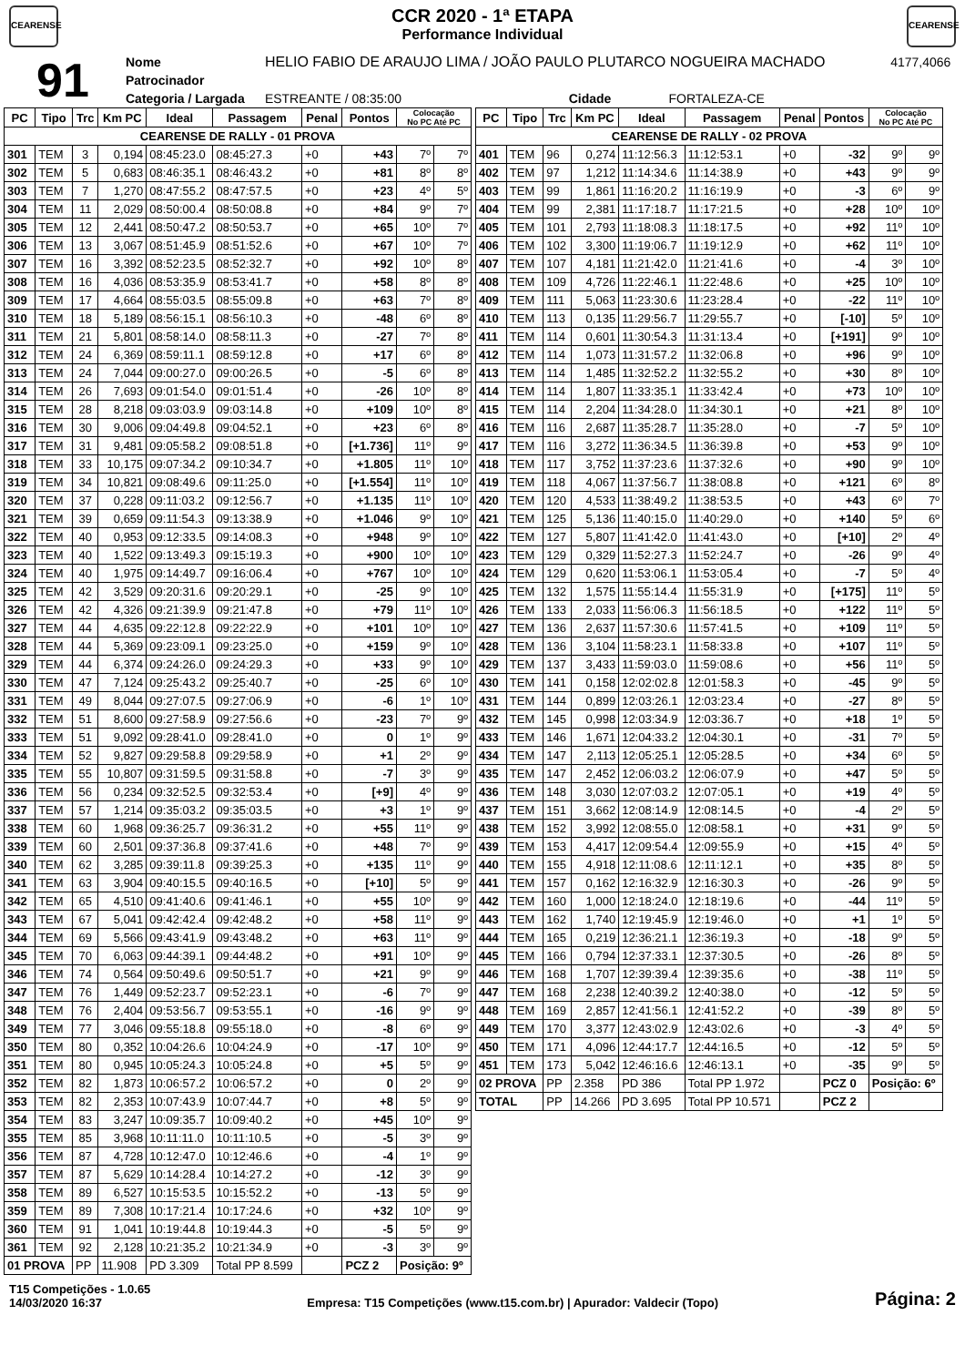CEARENSE
CCR 2020 - 1ª ETAPA
Performance Individual
CEARENSE
91
| Nome | HELIO FABIO DE ARAUJO LIMA / JOÃO PAULO PLUTARCO NOGUEIRA MACHADO | | | | | 4177,4066 |
| Patrocinador | | | | | | |
| Categoria / Largada | ESTREANTE / 08:35:00 | | Cidade | FORTALEZA-CE | | |
| PC | Tipo | Trc | Km PC | Ideal | Passagem | Penal | Pontos | Colocação No PC Até PC | |
| --- | --- | --- | --- | --- | --- | --- | --- | --- | --- |
| CEARENSE DE RALLY - 01 PROVA | | | | | | | | | |
| 301 | TEM | 3 | 0,194 | 08:45:23.0 | 08:45:27.3 | +0 | +43 | 7º | 7º |
| 302 | TEM | 5 | 0,683 | 08:46:35.1 | 08:46:43.2 | +0 | +81 | 8º | 8º |
| 303 | TEM | 7 | 1,270 | 08:47:55.2 | 08:47:57.5 | +0 | +23 | 4º | 5º |
| 304 | TEM | 11 | 2,029 | 08:50:00.4 | 08:50:08.8 | +0 | +84 | 9º | 7º |
| 305 | TEM | 12 | 2,441 | 08:50:47.2 | 08:50:53.7 | +0 | +65 | 10º | 7º |
| 306 | TEM | 13 | 3,067 | 08:51:45.9 | 08:51:52.6 | +0 | +67 | 10º | 7º |
| 307 | TEM | 16 | 3,392 | 08:52:23.5 | 08:52:32.7 | +0 | +92 | 10º | 8º |
| 308 | TEM | 16 | 4,036 | 08:53:35.9 | 08:53:41.7 | +0 | +58 | 8º | 8º |
| 309 | TEM | 17 | 4,664 | 08:55:03.5 | 08:55:09.8 | +0 | +63 | 7º | 8º |
| 310 | TEM | 18 | 5,189 | 08:56:15.1 | 08:56:10.3 | +0 | -48 | 6º | 8º |
| 311 | TEM | 21 | 5,801 | 08:58:14.0 | 08:58:11.3 | +0 | -27 | 7º | 8º |
| 312 | TEM | 24 | 6,369 | 08:59:11.1 | 08:59:12.8 | +0 | +17 | 6º | 8º |
| 313 | TEM | 24 | 7,044 | 09:00:27.0 | 09:00:26.5 | +0 | -5 | 6º | 8º |
| 314 | TEM | 26 | 7,693 | 09:01:54.0 | 09:01:51.4 | +0 | -26 | 10º | 8º |
| 315 | TEM | 28 | 8,218 | 09:03:03.9 | 09:03:14.8 | +0 | +109 | 10º | 8º |
| 316 | TEM | 30 | 9,006 | 09:04:49.8 | 09:04:52.1 | +0 | +23 | 6º | 8º |
| 317 | TEM | 31 | 9,481 | 09:05:58.2 | 09:08:51.8 | +0 | [+1.736] | 11º | 9º |
| 318 | TEM | 33 | 10,175 | 09:07:34.2 | 09:10:34.7 | +0 | +1.805 | 11º | 10º |
| 319 | TEM | 34 | 10,821 | 09:08:49.6 | 09:11:25.0 | +0 | [+1.554] | 11º | 10º |
| 320 | TEM | 37 | 0,228 | 09:11:03.2 | 09:12:56.7 | +0 | +1.135 | 11º | 10º |
| 321 | TEM | 39 | 0,659 | 09:11:54.3 | 09:13:38.9 | +0 | +1.046 | 9º | 10º |
| 322 | TEM | 40 | 0,953 | 09:12:33.5 | 09:14:08.3 | +0 | +948 | 9º | 10º |
| 323 | TEM | 40 | 1,522 | 09:13:49.3 | 09:15:19.3 | +0 | +900 | 10º | 10º |
| 324 | TEM | 40 | 1,975 | 09:14:49.7 | 09:16:06.4 | +0 | +767 | 10º | 10º |
| 325 | TEM | 42 | 3,529 | 09:20:31.6 | 09:20:29.1 | +0 | -25 | 9º | 10º |
| 326 | TEM | 42 | 4,326 | 09:21:39.9 | 09:21:47.8 | +0 | +79 | 11º | 10º |
| 327 | TEM | 44 | 4,635 | 09:22:12.8 | 09:22:22.9 | +0 | +101 | 10º | 10º |
| 328 | TEM | 44 | 5,369 | 09:23:09.1 | 09:23:25.0 | +0 | +159 | 9º | 10º |
| 329 | TEM | 44 | 6,374 | 09:24:26.0 | 09:24:29.3 | +0 | +33 | 9º | 10º |
| 330 | TEM | 47 | 7,124 | 09:25:43.2 | 09:25:40.7 | +0 | -25 | 6º | 10º |
| 331 | TEM | 49 | 8,044 | 09:27:07.5 | 09:27:06.9 | +0 | -6 | 1º | 10º |
| 332 | TEM | 51 | 8,600 | 09:27:58.9 | 09:27:56.6 | +0 | -23 | 7º | 9º |
| 333 | TEM | 51 | 9,092 | 09:28:41.0 | 09:28:41.0 | +0 | 0 | 1º | 9º |
| 334 | TEM | 52 | 9,827 | 09:29:58.8 | 09:29:58.9 | +0 | +1 | 2º | 9º |
| 335 | TEM | 55 | 10,807 | 09:31:59.5 | 09:31:58.8 | +0 | -7 | 3º | 9º |
| 336 | TEM | 56 | 0,234 | 09:32:52.5 | 09:32:53.4 | +0 | [+9] | 4º | 9º |
| 337 | TEM | 57 | 1,214 | 09:35:03.2 | 09:35:03.5 | +0 | +3 | 1º | 9º |
| 338 | TEM | 60 | 1,968 | 09:36:25.7 | 09:36:31.2 | +0 | +55 | 11º | 9º |
| 339 | TEM | 60 | 2,501 | 09:37:36.8 | 09:37:41.6 | +0 | +48 | 7º | 9º |
| 340 | TEM | 62 | 3,285 | 09:39:11.8 | 09:39:25.3 | +0 | +135 | 11º | 9º |
| 341 | TEM | 63 | 3,904 | 09:40:15.5 | 09:40:16.5 | +0 | [+10] | 5º | 9º |
| 342 | TEM | 65 | 4,510 | 09:41:40.6 | 09:41:46.1 | +0 | +55 | 10º | 9º |
| 343 | TEM | 67 | 5,041 | 09:42:42.4 | 09:42:48.2 | +0 | +58 | 11º | 9º |
| 344 | TEM | 69 | 5,566 | 09:43:41.9 | 09:43:48.2 | +0 | +63 | 11º | 9º |
| 345 | TEM | 70 | 6,063 | 09:44:39.1 | 09:44:48.2 | +0 | +91 | 10º | 9º |
| 346 | TEM | 74 | 0,564 | 09:50:49.6 | 09:50:51.7 | +0 | +21 | 9º | 9º |
| 347 | TEM | 76 | 1,449 | 09:52:23.7 | 09:52:23.1 | +0 | -6 | 7º | 9º |
| 348 | TEM | 76 | 2,404 | 09:53:56.7 | 09:53:55.1 | +0 | -16 | 9º | 9º |
| 349 | TEM | 77 | 3,046 | 09:55:18.8 | 09:55:18.0 | +0 | -8 | 6º | 9º |
| 350 | TEM | 80 | 0,352 | 10:04:26.6 | 10:04:24.9 | +0 | -17 | 10º | 9º |
| 351 | TEM | 80 | 0,945 | 10:05:24.3 | 10:05:24.8 | +0 | +5 | 5º | 9º |
| 352 | TEM | 82 | 1,873 | 10:06:57.2 | 10:06:57.2 | +0 | 0 | 2º | 9º |
| 353 | TEM | 82 | 2,353 | 10:07:43.9 | 10:07:44.7 | +0 | +8 | 5º | 9º |
| 354 | TEM | 83 | 3,247 | 10:09:35.7 | 10:09:40.2 | +0 | +45 | 10º | 9º |
| 355 | TEM | 85 | 3,968 | 10:11:11.0 | 10:11:10.5 | +0 | -5 | 3º | 9º |
| 356 | TEM | 87 | 4,728 | 10:12:47.0 | 10:12:46.6 | +0 | -4 | 1º | 9º |
| 357 | TEM | 87 | 5,629 | 10:14:28.4 | 10:14:27.2 | +0 | -12 | 3º | 9º |
| 358 | TEM | 89 | 6,527 | 10:15:53.5 | 10:15:52.2 | +0 | -13 | 5º | 9º |
| 359 | TEM | 89 | 7,308 | 10:17:21.4 | 10:17:24.6 | +0 | +32 | 10º | 9º |
| 360 | TEM | 91 | 1,041 | 10:19:44.8 | 10:19:44.3 | +0 | -5 | 5º | 9º |
| 361 | TEM | 92 | 2,128 | 10:21:35.2 | 10:21:34.9 | +0 | -3 | 3º | 9º |
| 01 PROVA | | PP | 11.908 | PD 3.309 | Total PP 8.599 | | PCZ 2 | Posição: 9º | |
| PC | Tipo | Trc | Km PC | Ideal | Passagem | Penal | Pontos | Colocação No PC Até PC | |
| --- | --- | --- | --- | --- | --- | --- | --- | --- | --- |
| CEARENSE DE RALLY - 02 PROVA | | | | | | | | | |
| 401 | TEM | 96 | 0,274 | 11:12:56.3 | 11:12:53.1 | +0 | -32 | 9º | 9º |
| 402 | TEM | 97 | 1,212 | 11:14:34.6 | 11:14:38.9 | +0 | +43 | 9º | 9º |
| 403 | TEM | 99 | 1,861 | 11:16:20.2 | 11:16:19.9 | +0 | -3 | 6º | 9º |
| 404 | TEM | 99 | 2,381 | 11:17:18.7 | 11:17:21.5 | +0 | +28 | 10º | 10º |
| 405 | TEM | 101 | 2,793 | 11:18:08.3 | 11:18:17.5 | +0 | +92 | 11º | 10º |
| 406 | TEM | 102 | 3,300 | 11:19:06.7 | 11:19:12.9 | +0 | +62 | 11º | 10º |
| 407 | TEM | 107 | 4,181 | 11:21:42.0 | 11:21:41.6 | +0 | -4 | 3º | 10º |
| 408 | TEM | 109 | 4,726 | 11:22:46.1 | 11:22:48.6 | +0 | +25 | 10º | 10º |
| 409 | TEM | 111 | 5,063 | 11:23:30.6 | 11:23:28.4 | +0 | -22 | 11º | 10º |
| 410 | TEM | 113 | 0,135 | 11:29:56.7 | 11:29:55.7 | +0 | [-10] | 5º | 10º |
| 411 | TEM | 114 | 0,601 | 11:30:54.3 | 11:31:13.4 | +0 | [+191] | 9º | 10º |
| 412 | TEM | 114 | 1,073 | 11:31:57.2 | 11:32:06.8 | +0 | +96 | 9º | 10º |
| 413 | TEM | 114 | 1,485 | 11:32:52.2 | 11:32:55.2 | +0 | +30 | 8º | 10º |
| 414 | TEM | 114 | 1,807 | 11:33:35.1 | 11:33:42.4 | +0 | +73 | 10º | 10º |
| 415 | TEM | 114 | 2,204 | 11:34:28.0 | 11:34:30.1 | +0 | +21 | 8º | 10º |
| 416 | TEM | 116 | 2,687 | 11:35:28.7 | 11:35:28.0 | +0 | -7 | 5º | 10º |
| 417 | TEM | 116 | 3,272 | 11:36:34.5 | 11:36:39.8 | +0 | +53 | 9º | 10º |
| 418 | TEM | 117 | 3,752 | 11:37:23.6 | 11:37:32.6 | +0 | +90 | 9º | 10º |
| 419 | TEM | 118 | 4,067 | 11:37:56.7 | 11:38:08.8 | +0 | +121 | 6º | 8º |
| 420 | TEM | 120 | 4,533 | 11:38:49.2 | 11:38:53.5 | +0 | +43 | 6º | 7º |
| 421 | TEM | 125 | 5,136 | 11:40:15.0 | 11:40:29.0 | +0 | +140 | 5º | 6º |
| 422 | TEM | 127 | 5,807 | 11:41:42.0 | 11:41:43.0 | +0 | [+10] | 2º | 4º |
| 423 | TEM | 129 | 0,329 | 11:52:27.3 | 11:52:24.7 | +0 | -26 | 9º | 4º |
| 424 | TEM | 129 | 0,620 | 11:53:06.1 | 11:53:05.4 | +0 | -7 | 5º | 4º |
| 425 | TEM | 132 | 1,575 | 11:55:14.4 | 11:55:31.9 | +0 | [+175] | 11º | 5º |
| 426 | TEM | 133 | 2,033 | 11:56:06.3 | 11:56:18.5 | +0 | +122 | 11º | 5º |
| 427 | TEM | 136 | 2,637 | 11:57:30.6 | 11:57:41.5 | +0 | +109 | 11º | 5º |
| 428 | TEM | 136 | 3,104 | 11:58:23.1 | 11:58:33.8 | +0 | +107 | 11º | 5º |
| 429 | TEM | 137 | 3,433 | 11:59:03.0 | 11:59:08.6 | +0 | +56 | 11º | 5º |
| 430 | TEM | 141 | 0,158 | 12:02:02.8 | 12:01:58.3 | +0 | -45 | 9º | 5º |
| 431 | TEM | 144 | 0,899 | 12:03:26.1 | 12:03:23.4 | +0 | -27 | 8º | 5º |
| 432 | TEM | 145 | 0,998 | 12:03:34.9 | 12:03:36.7 | +0 | +18 | 1º | 5º |
| 433 | TEM | 146 | 1,671 | 12:04:33.2 | 12:04:30.1 | +0 | -31 | 7º | 5º |
| 434 | TEM | 147 | 2,113 | 12:05:25.1 | 12:05:28.5 | +0 | +34 | 6º | 5º |
| 435 | TEM | 147 | 2,452 | 12:06:03.2 | 12:06:07.9 | +0 | +47 | 5º | 5º |
| 436 | TEM | 148 | 3,030 | 12:07:03.2 | 12:07:05.1 | +0 | +19 | 4º | 5º |
| 437 | TEM | 151 | 3,662 | 12:08:14.9 | 12:08:14.5 | +0 | -4 | 2º | 5º |
| 438 | TEM | 152 | 3,992 | 12:08:55.0 | 12:08:58.1 | +0 | +31 | 9º | 5º |
| 439 | TEM | 153 | 4,417 | 12:09:54.4 | 12:09:55.9 | +0 | +15 | 4º | 5º |
| 440 | TEM | 155 | 4,918 | 12:11:08.6 | 12:11:12.1 | +0 | +35 | 8º | 5º |
| 441 | TEM | 157 | 0,162 | 12:16:32.9 | 12:16:30.3 | +0 | -26 | 9º | 5º |
| 442 | TEM | 160 | 1,000 | 12:18:24.0 | 12:18:19.6 | +0 | -44 | 11º | 5º |
| 443 | TEM | 162 | 1,740 | 12:19:45.9 | 12:19:46.0 | +0 | +1 | 1º | 5º |
| 444 | TEM | 165 | 0,219 | 12:36:21.1 | 12:36:19.3 | +0 | -18 | 9º | 5º |
| 445 | TEM | 166 | 0,794 | 12:37:33.1 | 12:37:30.5 | +0 | -26 | 8º | 5º |
| 446 | TEM | 168 | 1,707 | 12:39:39.4 | 12:39:35.6 | +0 | -38 | 11º | 5º |
| 447 | TEM | 168 | 2,238 | 12:40:39.2 | 12:40:38.0 | +0 | -12 | 5º | 5º |
| 448 | TEM | 169 | 2,857 | 12:41:56.1 | 12:41:52.2 | +0 | -39 | 8º | 5º |
| 449 | TEM | 170 | 3,377 | 12:43:02.9 | 12:43:02.6 | +0 | -3 | 4º | 5º |
| 450 | TEM | 171 | 4,096 | 12:44:17.7 | 12:44:16.5 | +0 | -12 | 5º | 5º |
| 451 | TEM | 173 | 5,042 | 12:46:16.6 | 12:46:13.1 | +0 | -35 | 9º | 5º |
| 02 PROVA | | PP | 2.358 | PD 386 | Total PP 1.972 | | PCZ 0 | Posição: 6º | |
| TOTAL | | PP | 14.266 | PD 3.695 | Total PP 10.571 | | PCZ 2 | | |
T15 Competições - 1.0.65
14/03/2020 16:37
Empresa: T15 Competições (www.t15.com.br) | Apurador: Valdecir (Topo)
Página: 2